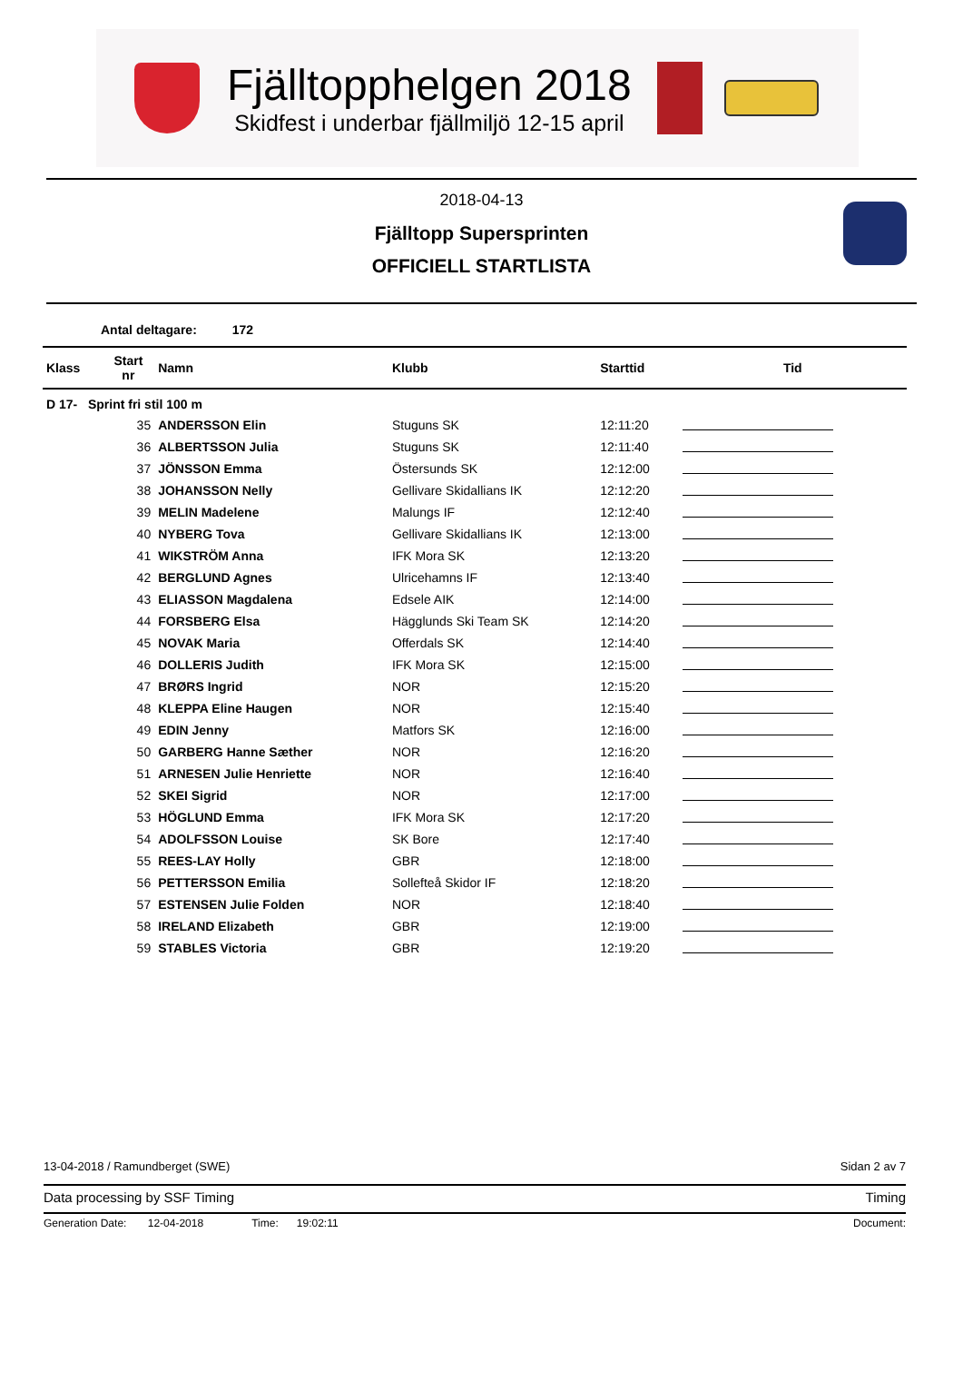Fjälltopphelgen 2018
Skidfest i underbar fjällmiljö 12-15 april
2018-04-13
Fjälltopp Supersprinten
OFFICIELL STARTLISTA
Antal deltagare: 172
| Klass | Start nr | Namn | Klubb | Starttid | Tid |
| --- | --- | --- | --- | --- | --- |
| D 17- Sprint fri stil 100 m | | | | | |
| | 35 | ANDERSSON Elin | Stuguns SK | 12:11:20 | |
| | 36 | ALBERTSSON Julia | Stuguns SK | 12:11:40 | |
| | 37 | JÖNSSON Emma | Östersunds SK | 12:12:00 | |
| | 38 | JOHANSSON Nelly | Gellivare Skidallians IK | 12:12:20 | |
| | 39 | MELIN Madelene | Malungs IF | 12:12:40 | |
| | 40 | NYBERG Tova | Gellivare Skidallians IK | 12:13:00 | |
| | 41 | WIKSTRÖM Anna | IFK Mora SK | 12:13:20 | |
| | 42 | BERGLUND Agnes | Ulricehamns IF | 12:13:40 | |
| | 43 | ELIASSON Magdalena | Edsele AIK | 12:14:00 | |
| | 44 | FORSBERG Elsa | Hägglunds Ski Team SK | 12:14:20 | |
| | 45 | NOVAK Maria | Offerdals SK | 12:14:40 | |
| | 46 | DOLLERIS Judith | IFK Mora SK | 12:15:00 | |
| | 47 | BRØRS Ingrid | NOR | 12:15:20 | |
| | 48 | KLEPPA Eline Haugen | NOR | 12:15:40 | |
| | 49 | EDIN Jenny | Matfors SK | 12:16:00 | |
| | 50 | GARBERG Hanne Sæther | NOR | 12:16:20 | |
| | 51 | ARNESEN Julie Henriette | NOR | 12:16:40 | |
| | 52 | SKEI Sigrid | NOR | 12:17:00 | |
| | 53 | HÖGLUND Emma | IFK Mora SK | 12:17:20 | |
| | 54 | ADOLFSSON Louise | SK Bore | 12:17:40 | |
| | 55 | REES-LAY Holly | GBR | 12:18:00 | |
| | 56 | PETTERSSON Emilia | Sollefteå Skidor IF | 12:18:20 | |
| | 57 | ESTENSEN Julie Folden | NOR | 12:18:40 | |
| | 58 | IRELAND Elizabeth | GBR | 12:19:00 | |
| | 59 | STABLES Victoria | GBR | 12:19:20 | |
13-04-2018 / Ramundberget (SWE) Sidan 2 av 7
Data processing by SSF Timing Timing
Generation Date: 12-04-2018 Time: 19:02:11 Document: